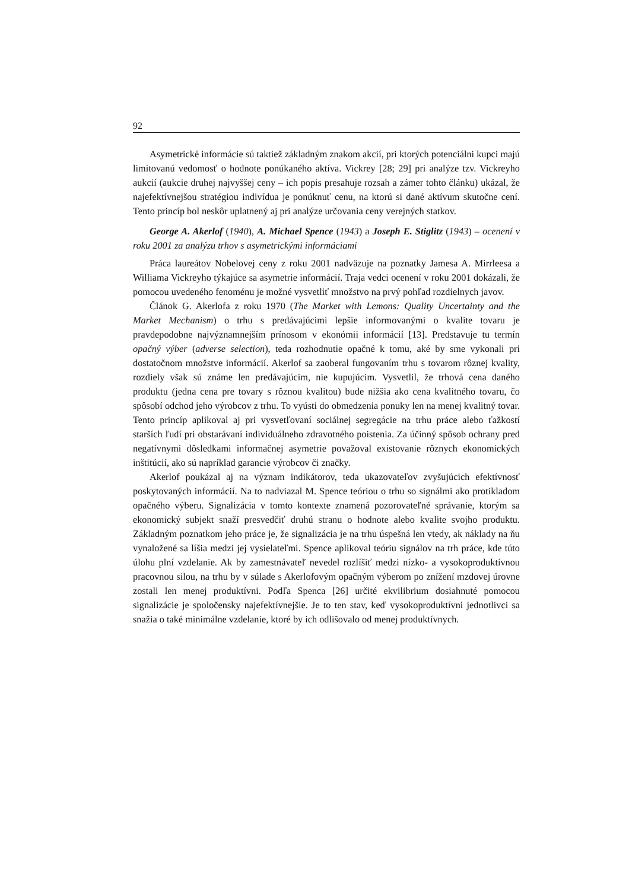92
Asymetrické informácie sú taktiež základným znakom akcií, pri ktorých potenciálni kupci majú limitovanú vedomosť o hodnote ponúkaného aktíva. Vickrey [28; 29] pri analýze tzv. Vickreyho aukcií (aukcie druhej najvyššej ceny – ich popis presahuje rozsah a zámer tohto článku) ukázal, že najefektívnejšou stratégiou indivídua je ponúknuť cenu, na ktorú si dané aktívum skutočne cení. Tento princíp bol neskôr uplatnený aj pri analýze určovania ceny verejných statkov.
George A. Akerlof (1940), A. Michael Spence (1943) a Joseph E. Stiglitz (1943) – ocenení v roku 2001 za analýzu trhov s asymetrickými informáciami
Práca laureátov Nobelovej ceny z roku 2001 nadväzuje na poznatky Jamesa A. Mirrleesa a Williama Vickreyho týkajúce sa asymetrie informácií. Traja vedci ocenení v roku 2001 dokázali, že pomocou uvedeného fenoménu je možné vysvetliť množstvo na prvý pohľad rozdielnych javov.
Článok G. Akerlofa z roku 1970 (The Market with Lemons: Quality Uncertainty and the Market Mechanism) o trhu s predávajúcimi lepšie informovanými o kvalite tovaru je pravdepodobne najvýznamnejším prínosom v ekonómii informácií [13]. Predstavuje tu termín opačný výber (adverse selection), teda rozhodnutie opačné k tomu, aké by sme vykonali pri dostatočnom množstve informácií. Akerlof sa zaoberal fungovaním trhu s tovarom rôznej kvality, rozdiely však sú známe len predávajúcim, nie kupujúcim. Vysvetlil, že trhová cena daného produktu (jedna cena pre tovary s rôznou kvalitou) bude nižšia ako cena kvalitného tovaru, čo spôsobí odchod jeho výrobcov z trhu. To vyústi do obmedzenia ponuky len na menej kvalitný tovar. Tento princíp aplikoval aj pri vysvetľovaní sociálnej segregácie na trhu práce alebo ťažkostí starších ľudí pri obstarávaní individuálneho zdravotného poistenia. Za účinný spôsob ochrany pred negatívnymi dôsledkami informačnej asymetrie považoval existovanie rôznych ekonomických inštitúcií, ako sú napríklad garancie výrobcov či značky.
Akerlof poukázal aj na význam indikátorov, teda ukazovateľov zvyšujúcich efektívnosť poskytovaných informácií. Na to nadviazal M. Spence teóriou o trhu so signálmi ako protikladom opačného výberu. Signalizácia v tomto kontexte znamená pozorovateľné správanie, ktorým sa ekonomický subjekt snaží presvedčiť druhú stranu o hodnote alebo kvalite svojho produktu. Základným poznatkom jeho práce je, že signalizácia je na trhu úspešná len vtedy, ak náklady na ňu vynaložené sa líšia medzi jej vysielateľmi. Spence aplikoval teóriu signálov na trh práce, kde túto úlohu plní vzdelanie. Ak by zamestnávateľ nevedel rozlíšiť medzi nízko- a vysokoproduktívnou pracovnou silou, na trhu by v súlade s Akerlofovým opačným výberom po znížení mzdovej úrovne zostali len menej produktívni. Podľa Spenca [26] určité ekvilibrium dosiahnuté pomocou signalizácie je spoločensky najefektívnejšie. Je to ten stav, keď vysokoproduktívni jednotlivci sa snažia o také minimálne vzdelanie, ktoré by ich odlišovalo od menej produktívnych.